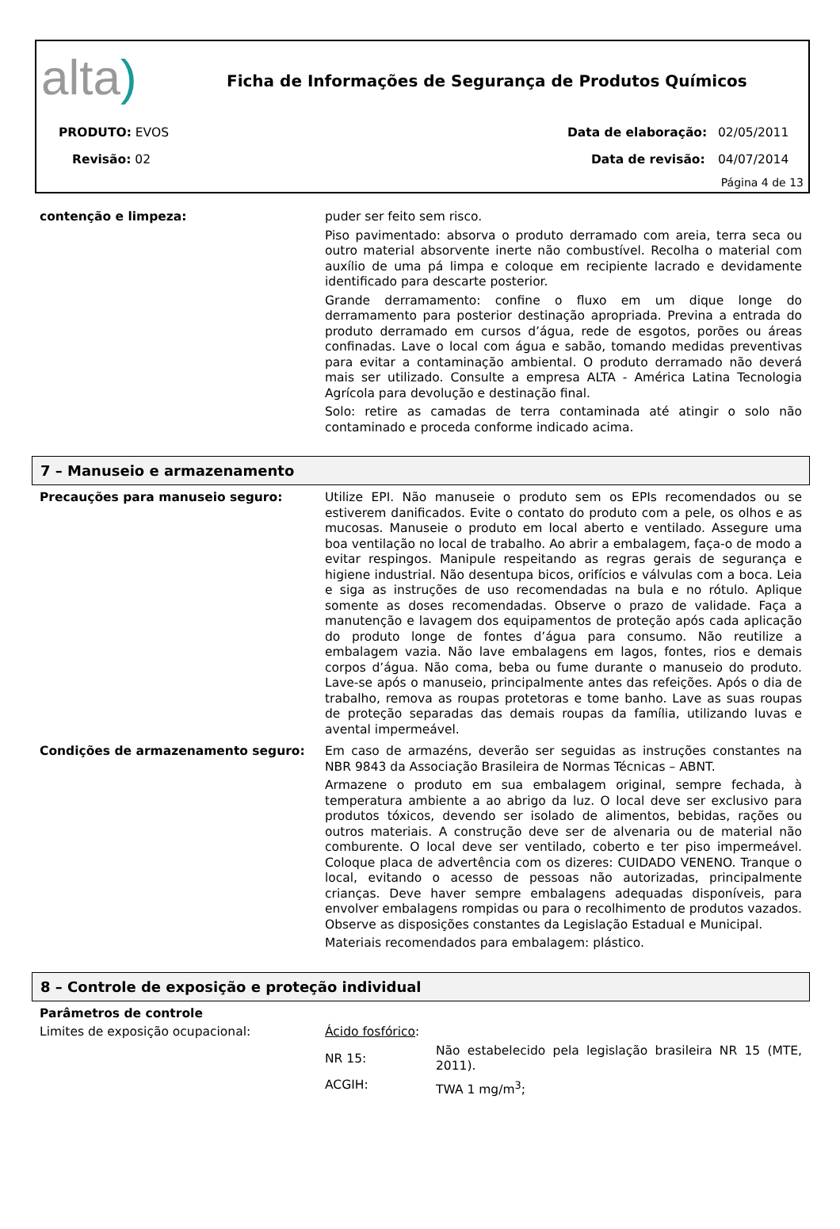alta)
Ficha de Informações de Segurança de Produtos Químicos
PRODUTO: EVOS Data de elaboração: 02/05/2011
Revisão: 02 Data de revisão: 04/07/2014
Página 4 de 13
| contenção e limpeza: | puder ser feito sem risco. Piso pavimentado: absorva o produto derramado com areia, terra seca ou outro material absorvente inerte não combustível. Recolha o material com auxílio de uma pá limpa e coloque em recipiente lacrado e devidamente identificado para descarte posterior. Grande derramamento: confine o fluxo em um dique longe do derramamento para posterior destinação apropriada. Previna a entrada do produto derramado em cursos d’água, rede de esgotos, porões ou áreas confinadas. Lave o local com água e sabão, tomando medidas preventivas para evitar a contaminação ambiental. O produto derramado não deverá mais ser utilizado. Consulte a empresa ALTA - América Latina Tecnologia Agrícola para devolução e destinação final. Solo: retire as camadas de terra contaminada até atingir o solo não contaminado e proceda conforme indicado acima. |
7 – Manuseio e armazenamento
| Precauções para manuseio seguro: | Utilize EPI. Não manuseie o produto sem os EPIs recomendados ou se estiverem danificados. Evite o contato do produto com a pele, os olhos e as mucosas. Manuseie o produto em local aberto e ventilado. Assegure uma boa ventilação no local de trabalho. Ao abrir a embalagem, faça-o de modo a evitar respingos. Manipule respeitando as regras gerais de segurança e higiene industrial. Não desentupa bicos, orifícios e válvulas com a boca. Leia e siga as instruções de uso recomendadas na bula e no rótulo. Aplique somente as doses recomendadas. Observe o prazo de validade. Faça a manutenção e lavagem dos equipamentos de proteção após cada aplicação do produto longe de fontes d’água para consumo. Não reutilize a embalagem vazia. Não lave embalagens em lagos, fontes, rios e demais corpos d’água. Não coma, beba ou fume durante o manuseio do produto. Lave-se após o manuseio, principalmente antes das refeições. Após o dia de trabalho, remova as roupas protetoras e tome banho. Lave as suas roupas de proteção separadas das demais roupas da família, utilizando luvas e avental impermeável. |
| Condições de armazenamento seguro: | Em caso de armazéns, deverão ser seguidas as instruções constantes na NBR 9843 da Associação Brasileira de Normas Técnicas – ABNT. Armazene o produto em sua embalagem original, sempre fechada, à temperatura ambiente a ao abrigo da luz. O local deve ser exclusivo para produtos tóxicos, devendo ser isolado de alimentos, bebidas, rações ou outros materiais. A construção deve ser de alvenaria ou de material não comburente. O local deve ser ventilado, coberto e ter piso impermeável. Coloque placa de advertência com os dizeres: CUIDADO VENENO. Tranque o local, evitando o acesso de pessoas não autorizadas, principalmente crianças. Deve haver sempre embalagens adequadas disponíveis, para envolver embalagens rompidas ou para o recolhimento de produtos vazados. Observe as disposições constantes da Legislação Estadual e Municipal. Materiais recomendados para embalagem: plástico. |
8 – Controle de exposição e proteção individual
| Parâmetros de controle | | |
| Limites de exposição ocupacional: | Ácido fosfórico : | |
| | NR 15: | Não estabelecido pela legislação brasileira NR 15 (MTE, 2011). |
| | ACGIH: | TWA 1 mg/m<sup>3</sup>; |